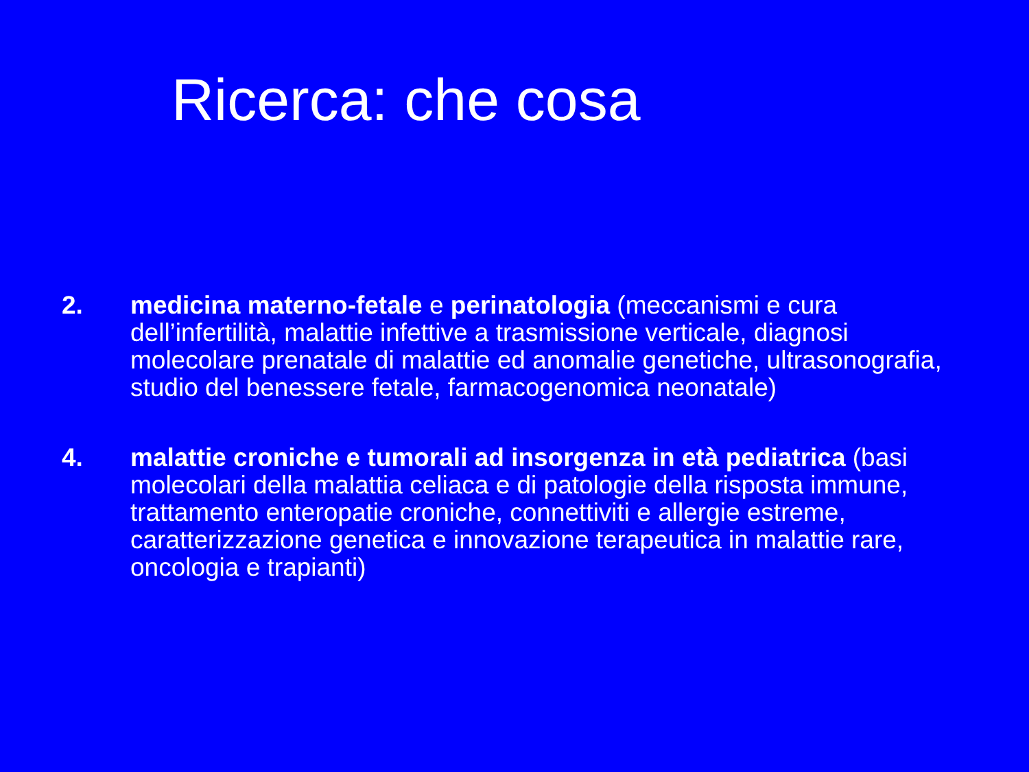Ricerca: che cosa
2. medicina materno-fetale e perinatologia (meccanismi e cura dell’infertilità, malattie infettive a trasmissione verticale, diagnosi molecolare prenatale di malattie ed anomalie genetiche, ultrasonografia, studio del benessere fetale, farmacogenomica neonatale)
4. malattie croniche e tumorali ad insorgenza in età pediatrica (basi molecolari della malattia celiaca e di patologie della risposta immune, trattamento enteropatie croniche, connettiviti e allergie estreme, caratterizzazione genetica e innovazione terapeutica in malattie rare, oncologia e trapianti)